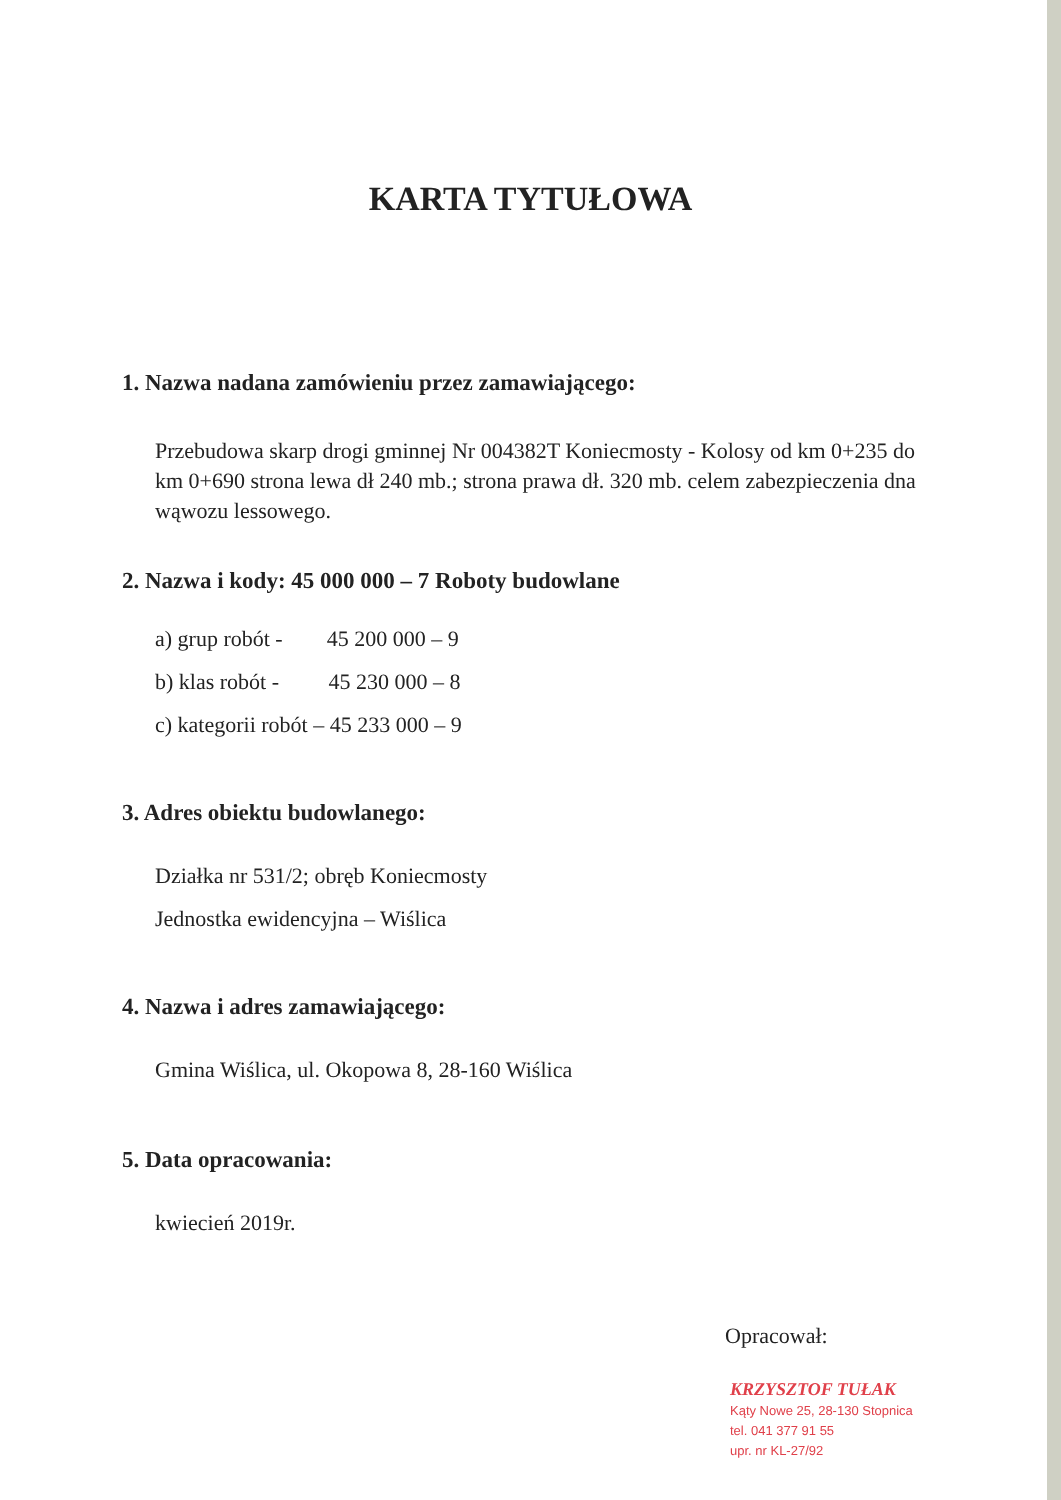KARTA TYTUŁOWA
1. Nazwa nadana zamówieniu przez zamawiającego:
Przebudowa skarp drogi gminnej Nr 004382T Koniecmosty - Kolosy od km 0+235 do km 0+690 strona lewa dł 240 mb.; strona prawa dł. 320 mb. celem zabezpieczenia dna wąwozu lessowego.
2. Nazwa i kody: 45 000 000 – 7 Roboty budowlane
a) grup robót - 45 200 000 – 9
b) klas robót - 45 230 000 – 8
c) kategorii robót – 45 233 000 – 9
3. Adres obiektu budowlanego:
Działka nr 531/2; obręb Koniecmosty
Jednostka ewidencyjna – Wiślica
4. Nazwa i adres zamawiającego:
Gmina Wiślica, ul. Okopowa 8, 28-160 Wiślica
5. Data opracowania:
kwiecień 2019r.
Opracował:
KRZYSZTOF TUŁAK
Kąty Nowe 25, 28-130 Stopnica
tel. 041 377 91 55
upr. nr KL-27/92